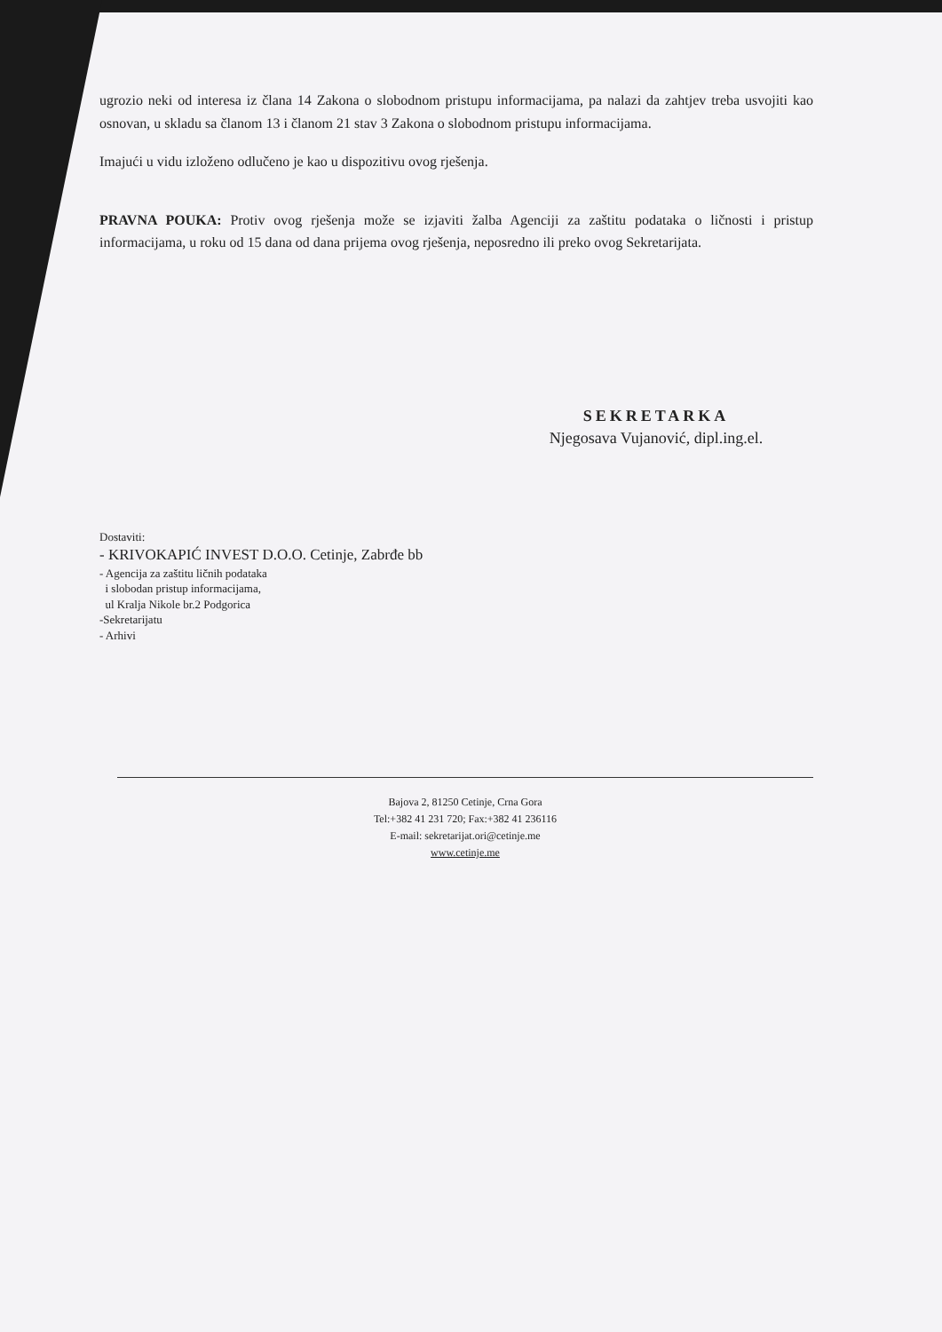ugrozio neki od interesa iz člana 14 Zakona o slobodnom pristupu informacijama, pa nalazi da zahtjev treba usvojiti kao osnovan, u skladu sa članom 13 i članom 21 stav 3 Zakona o slobodnom pristupu informacijama.
Imajući u vidu izloženo odlučeno je kao u dispozitivu ovog rješenja.
PRAVNA POUKA: Protiv ovog rješenja može se izjaviti žalba Agenciji za zaštitu podataka o ličnosti i pristup informacijama, u roku od 15 dana od dana prijema ovog rješenja, neposredno ili preko ovog Sekretarijata.
SEKRETARKA
Njegosava Vujanović, dipl.ing.el.
Dostaviti:
- KRIVOKAPIĆ INVEST D.O.O. Cetinje, Zabrđe bb
- Agencija za zaštitu ličnih podataka
i slobodan pristup informacijama,
ul Kralja Nikole br.2 Podgorica
-Sekretarijatu
- Arhivi
Bajova 2, 81250 Cetinje, Crna Gora
Tel:+382 41 231 720; Fax:+382 41 236116
E-mail: sekretarijat.ori@cetinje.me
www.cetinje.me